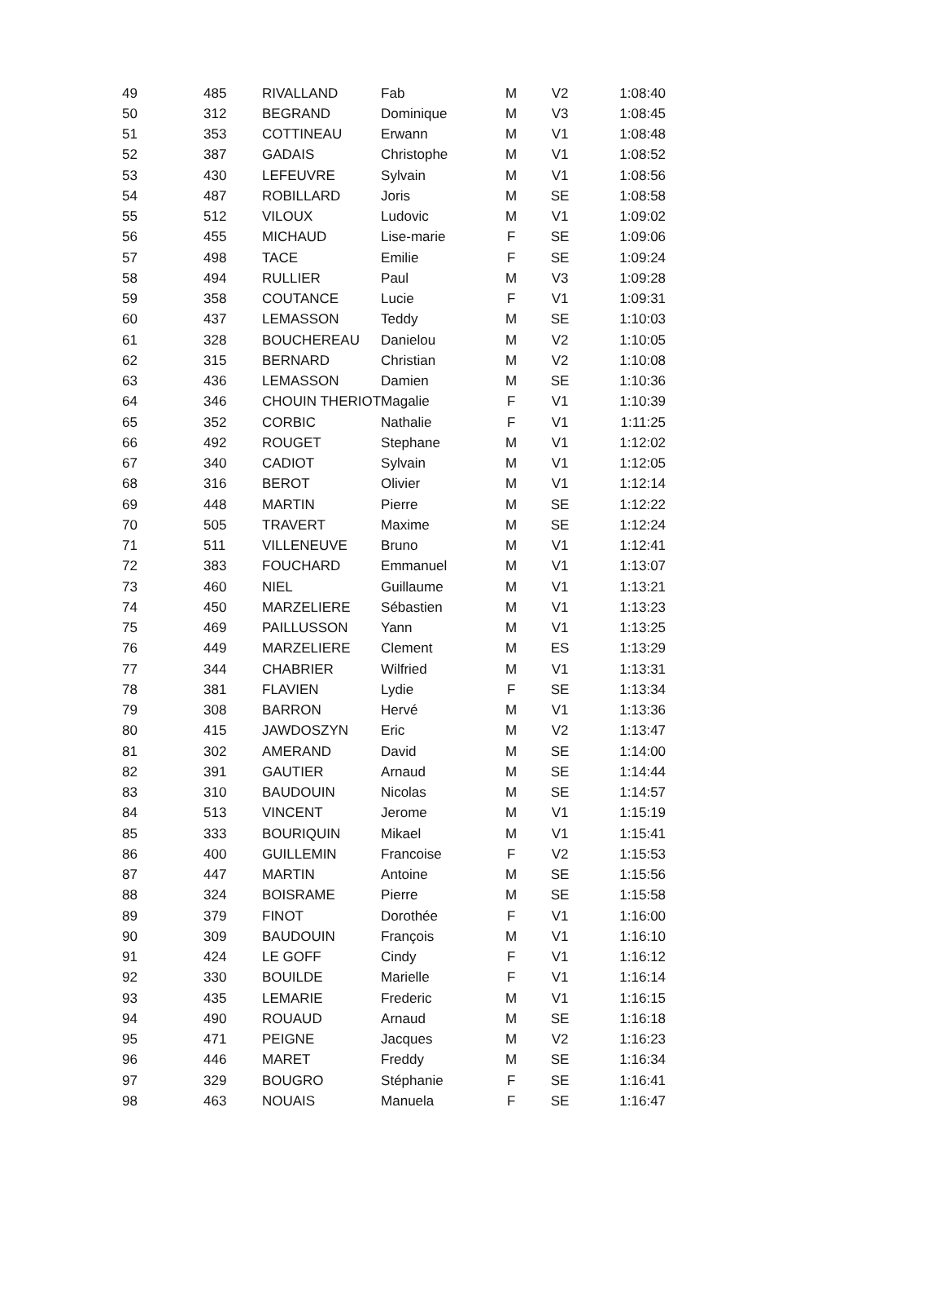| 49 | 485 | RIVALLAND | Fab | M | V2 | 1:08:40 |
| 50 | 312 | BEGRAND | Dominique | M | V3 | 1:08:45 |
| 51 | 353 | COTTINEAU | Erwann | M | V1 | 1:08:48 |
| 52 | 387 | GADAIS | Christophe | M | V1 | 1:08:52 |
| 53 | 430 | LEFEUVRE | Sylvain | M | V1 | 1:08:56 |
| 54 | 487 | ROBILLARD | Joris | M | SE | 1:08:58 |
| 55 | 512 | VILOUX | Ludovic | M | V1 | 1:09:02 |
| 56 | 455 | MICHAUD | Lise-marie | F | SE | 1:09:06 |
| 57 | 498 | TACE | Emilie | F | SE | 1:09:24 |
| 58 | 494 | RULLIER | Paul | M | V3 | 1:09:28 |
| 59 | 358 | COUTANCE | Lucie | F | V1 | 1:09:31 |
| 60 | 437 | LEMASSON | Teddy | M | SE | 1:10:03 |
| 61 | 328 | BOUCHEREAU | Danielou | M | V2 | 1:10:05 |
| 62 | 315 | BERNARD | Christian | M | V2 | 1:10:08 |
| 63 | 436 | LEMASSON | Damien | M | SE | 1:10:36 |
| 64 | 346 | CHOUIN THERIOT | Magalie | F | V1 | 1:10:39 |
| 65 | 352 | CORBIC | Nathalie | F | V1 | 1:11:25 |
| 66 | 492 | ROUGET | Stephane | M | V1 | 1:12:02 |
| 67 | 340 | CADIOT | Sylvain | M | V1 | 1:12:05 |
| 68 | 316 | BEROT | Olivier | M | V1 | 1:12:14 |
| 69 | 448 | MARTIN | Pierre | M | SE | 1:12:22 |
| 70 | 505 | TRAVERT | Maxime | M | SE | 1:12:24 |
| 71 | 511 | VILLENEUVE | Bruno | M | V1 | 1:12:41 |
| 72 | 383 | FOUCHARD | Emmanuel | M | V1 | 1:13:07 |
| 73 | 460 | NIEL | Guillaume | M | V1 | 1:13:21 |
| 74 | 450 | MARZELIERE | Sébastien | M | V1 | 1:13:23 |
| 75 | 469 | PAILLUSSON | Yann | M | V1 | 1:13:25 |
| 76 | 449 | MARZELIERE | Clement | M | ES | 1:13:29 |
| 77 | 344 | CHABRIER | Wilfried | M | V1 | 1:13:31 |
| 78 | 381 | FLAVIEN | Lydie | F | SE | 1:13:34 |
| 79 | 308 | BARRON | Hervé | M | V1 | 1:13:36 |
| 80 | 415 | JAWDOSZYN | Eric | M | V2 | 1:13:47 |
| 81 | 302 | AMERAND | David | M | SE | 1:14:00 |
| 82 | 391 | GAUTIER | Arnaud | M | SE | 1:14:44 |
| 83 | 310 | BAUDOUIN | Nicolas | M | SE | 1:14:57 |
| 84 | 513 | VINCENT | Jerome | M | V1 | 1:15:19 |
| 85 | 333 | BOURIQUIN | Mikael | M | V1 | 1:15:41 |
| 86 | 400 | GUILLEMIN | Francoise | F | V2 | 1:15:53 |
| 87 | 447 | MARTIN | Antoine | M | SE | 1:15:56 |
| 88 | 324 | BOISRAME | Pierre | M | SE | 1:15:58 |
| 89 | 379 | FINOT | Dorothée | F | V1 | 1:16:00 |
| 90 | 309 | BAUDOUIN | François | M | V1 | 1:16:10 |
| 91 | 424 | LE GOFF | Cindy | F | V1 | 1:16:12 |
| 92 | 330 | BOUILDE | Marielle | F | V1 | 1:16:14 |
| 93 | 435 | LEMARIE | Frederic | M | V1 | 1:16:15 |
| 94 | 490 | ROUAUD | Arnaud | M | SE | 1:16:18 |
| 95 | 471 | PEIGNE | Jacques | M | V2 | 1:16:23 |
| 96 | 446 | MARET | Freddy | M | SE | 1:16:34 |
| 97 | 329 | BOUGRO | Stéphanie | F | SE | 1:16:41 |
| 98 | 463 | NOUAIS | Manuela | F | SE | 1:16:47 |